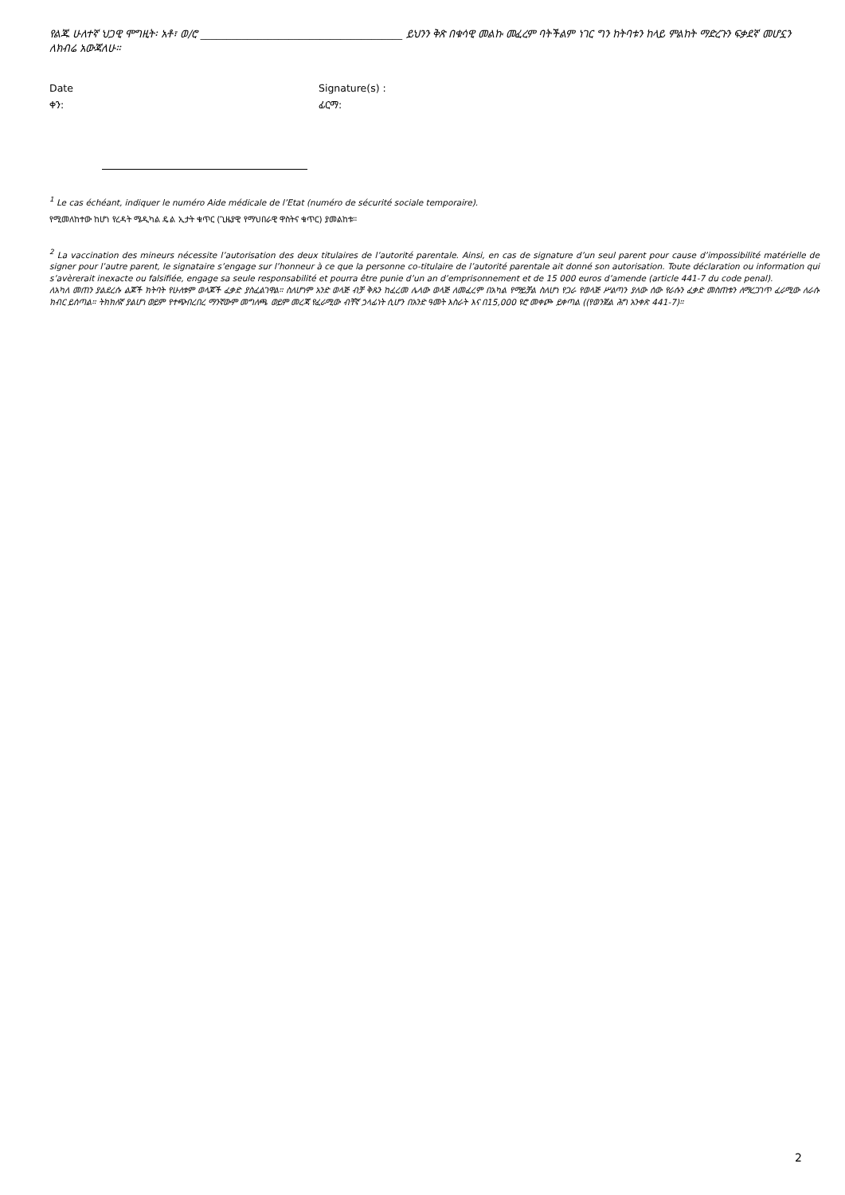የልጁ ሁለተኛ ህጋዊ ሞግዚት፡ አቶ፣ ወ/ሮ _______________________________________ ይህንን ቅጽ በቁሳዊ መልኩ መፈረም ባትችልም ነገር ግን ከትባቱን ከላይ ምልከት ማድረጉን ፍቃደኛ መሆኗን ለክብሬ አውጃለሁ።
Date
ቀን:
Signature(s) :
ፊርማ:
<sup>1</sup> Le cas échéant, indiquer le numéro Aide médicale de l’Etat (numéro de sécurité sociale temporaire).
የሚመለከተው ከሆነ የረዳት ሜዲካል ዴል ኢታት ቁጥር (ጊዜያዊ የማህበራዊ ዋስትና ቁጥር) ያመልከቱ።
<sup>2</sup> La vaccination des mineurs nécessite l’autorisation des deux titulaires de l’autorité parentale. Ainsi, en cas de signature d’un seul parent pour cause d’impossibilité matérielle de signer pour l’autre parent, le signataire s’engage sur l’honneur à ce que la personne co-titulaire de l’autorité parentale ait donné son autorisation. Toute déclaration ou information qui s’avèrerait inexacte ou falsifiée, engage sa seule responsabilité et pourra être punie d’un an d’emprisonnement et de 15 000 euros d’amende (article 441-7 du code penal).
ለአካለ መጠን ያልደረሱ ልጆች ክትባት የሁለቱም ወላጆች ፈቃድ ያስፈልገዋል። ስለሆነም አንድ ወላጅ ብቻ ቅጹን ከፈረመ ሌላው ወላጅ ለመፈረም በአካል የማይቻል ስለሆነ የጋራ የወላጅ ሥልጣን ያለው ሰው የራሱን ፈቃድ መስጠቱን ለማረጋገጥ ፈራሚው ለራሱ ክብር ይሰጣል። ትክክለኛ ያልሆነ ወይም የተጭበረበረ ማንኛውም መግለጫ ወይም መረጃ የፈራሚው ብቸኛ ኃላፊነት ሲሆን በአንድ ዓመት እስራት እና በ15,000 ዩሮ መቀጮ ይቀጣል ((የወንጀል ሕግ አንቀጽ 441-7)።
2